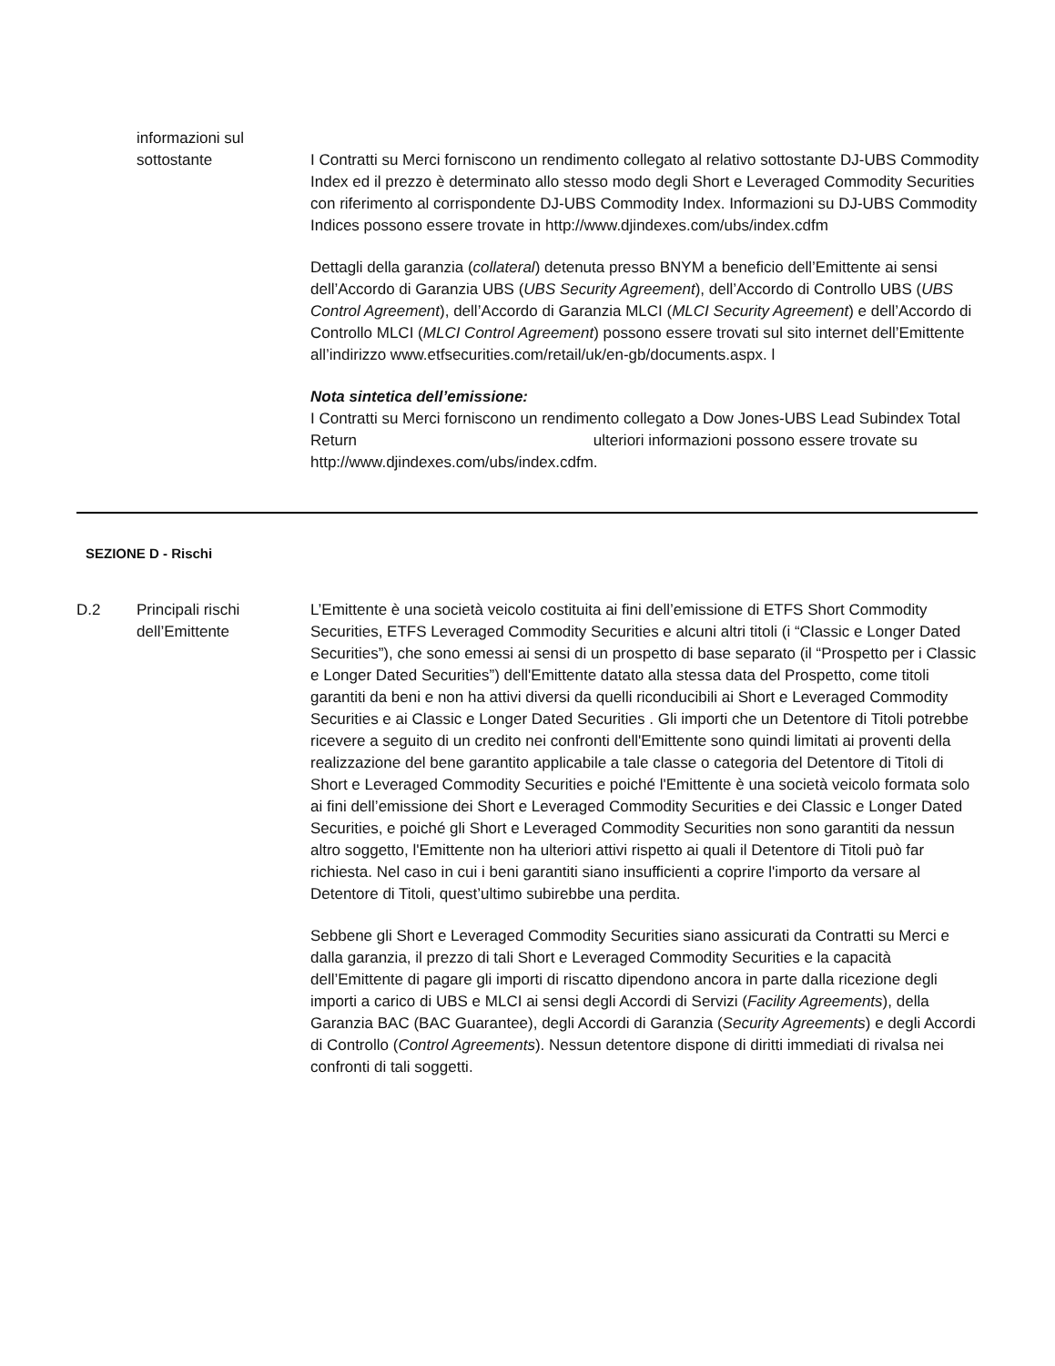informazioni sul
sottostante
I Contratti su Merci forniscono un rendimento collegato al relativo sottostante DJ-UBS Commodity Index ed il prezzo è determinato allo stesso modo degli Short e Leveraged Commodity Securities con riferimento al corrispondente DJ-UBS Commodity Index. Informazioni su DJ-UBS Commodity Indices possono essere trovate in http://www.djindexes.com/ubs/index.cdfm
Dettagli della garanzia (collateral) detenuta presso BNYM a beneficio dell’Emittente ai sensi dell’Accordo di Garanzia UBS (UBS Security Agreement), dell’Accordo di Controllo UBS (UBS Control Agreement), dell’Accordo di Garanzia MLCI (MLCI Security Agreement) e dell’Accordo di Controllo MLCI (MLCI Control Agreement) possono essere trovati sul sito internet dell’Emittente all’indirizzo www.etfsecurities.com/retail/uk/en-gb/documents.aspx. l
Nota sintetica dell’emissione:
I Contratti su Merci forniscono un rendimento collegato a Dow Jones-UBS Lead Subindex Total Return ulteriori informazioni possono essere trovate su http://www.djindexes.com/ubs/index.cdfm.
SEZIONE D - Rischi
D.2 Principali rischi dell’Emittente
L’Emittente è una società veicolo costituita ai fini dell’emissione di ETFS Short Commodity Securities, ETFS Leveraged Commodity Securities e alcuni altri titoli (i “Classic e Longer Dated Securities”), che sono emessi ai sensi di un prospetto di base separato (il “Prospetto per i Classic e Longer Dated Securities”) dell'Emittente datato alla stessa data del Prospetto, come titoli garantiti da beni e non ha attivi diversi da quelli riconducibili ai Short e Leveraged Commodity Securities e ai Classic e Longer Dated Securities . Gli importi che un Detentore di Titoli potrebbe ricevere a seguito di un credito nei confronti dell'Emittente sono quindi limitati ai proventi della realizzazione del bene garantito applicabile a tale classe o categoria del Detentore di Titoli di Short e Leveraged Commodity Securities e poiché l'Emittente è una società veicolo formata solo ai fini dell’emissione dei Short e Leveraged Commodity Securities e dei Classic e Longer Dated Securities, e poiché gli Short e Leveraged Commodity Securities non sono garantiti da nessun altro soggetto, l'Emittente non ha ulteriori attivi rispetto ai quali il Detentore di Titoli può far richiesta. Nel caso in cui i beni garantiti siano insufficienti a coprire l'importo da versare al Detentore di Titoli, quest’ultimo subirebbe una perdita.
Sebbene gli Short e Leveraged Commodity Securities siano assicurati da Contratti su Merci e dalla garanzia, il prezzo di tali Short e Leveraged Commodity Securities e la capacità dell’Emittente di pagare gli importi di riscatto dipendono ancora in parte dalla ricezione degli importi a carico di UBS e MLCI ai sensi degli Accordi di Servizi (Facility Agreements), della Garanzia BAC (BAC Guarantee), degli Accordi di Garanzia (Security Agreements) e degli Accordi di Controllo (Control Agreements). Nessun detentore dispone di diritti immediati di rivalsa nei confronti di tali soggetti.